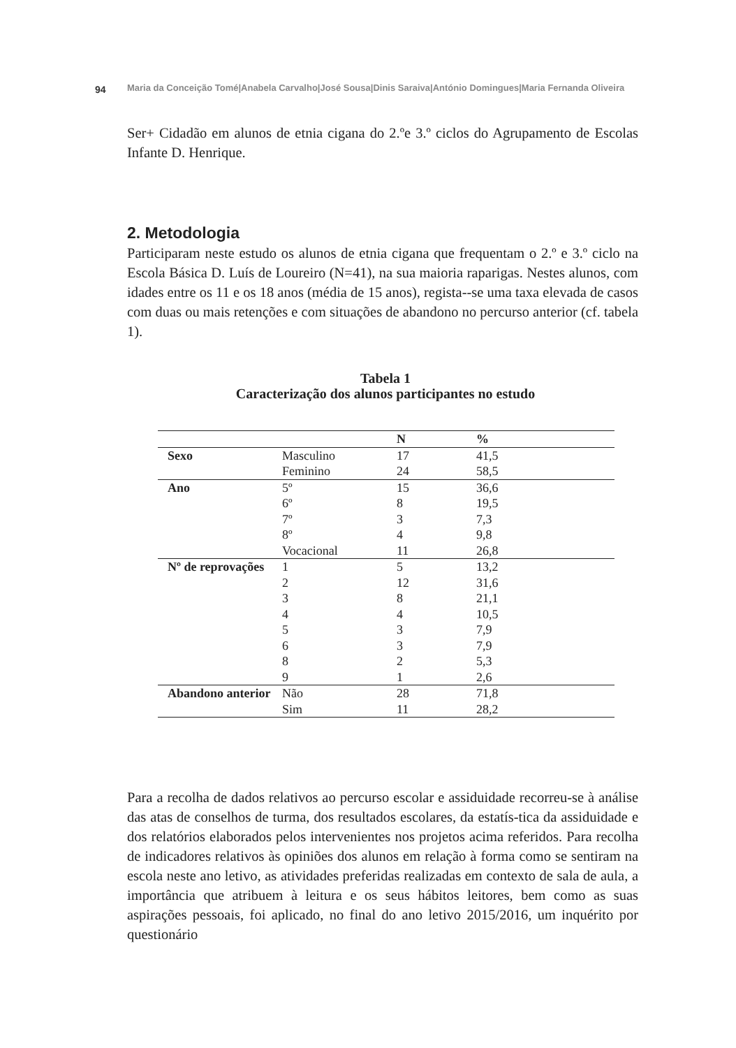94 Maria da Conceição Tomé|Anabela Carvalho|José Sousa|Dinis Saraiva|António Domingues|Maria Fernanda Oliveira
Ser+ Cidadão em alunos de etnia cigana do 2.ºe 3.º ciclos do Agrupamento de Escolas Infante D. Henrique.
2. Metodologia
Participaram neste estudo os alunos de etnia cigana que frequentam o 2.º e 3.º ciclo na Escola Básica D. Luís de Loureiro (N=41), na sua maioria raparigas. Nestes alunos, com idades entre os 11 e os 18 anos (média de 15 anos), regista--se uma taxa elevada de casos com duas ou mais retenções e com situações de abandono no percurso anterior (cf. tabela 1).
Tabela 1
Caracterização dos alunos participantes no estudo
| | | N | % |
| --- | --- | --- | --- |
| Sexo | Masculino | 17 | 41,5 |
| | Feminino | 24 | 58,5 |
| Ano | 5º | 15 | 36,6 |
| | 6º | 8 | 19,5 |
| | 7º | 3 | 7,3 |
| | 8º | 4 | 9,8 |
| | Vocacional | 11 | 26,8 |
| Nº de reprovações | 1 | 5 | 13,2 |
| | 2 | 12 | 31,6 |
| | 3 | 8 | 21,1 |
| | 4 | 4 | 10,5 |
| | 5 | 3 | 7,9 |
| | 6 | 3 | 7,9 |
| | 8 | 2 | 5,3 |
| | 9 | 1 | 2,6 |
| Abandono anterior | Não | 28 | 71,8 |
| | Sim | 11 | 28,2 |
Para a recolha de dados relativos ao percurso escolar e assiduidade recorreu-se à análise das atas de conselhos de turma, dos resultados escolares, da estatís-tica da assiduidade e dos relatórios elaborados pelos intervenientes nos projetos acima referidos. Para recolha de indicadores relativos às opiniões dos alunos em relação à forma como se sentiram na escola neste ano letivo, as atividades preferidas realizadas em contexto de sala de aula, a importância que atribuem à leitura e os seus hábitos leitores, bem como as suas aspirações pessoais, foi aplicado, no final do ano letivo 2015/2016, um inquérito por questionário